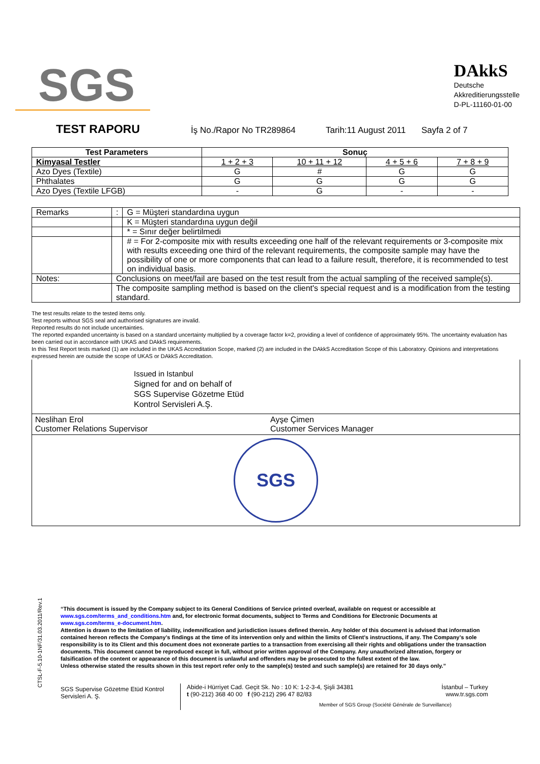SGS
DAkkS
Deutsche
Akkreditierungsstelle
D-PL-11160-01-00
TEST RAPORU İş No./Rapor No TR289864 Tarih:11 August 2011 Sayfa 2 of 7
| Test Parameters | Sonuç | | | |
| --- | --- | --- | --- | --- |
| Kimyasal Testler | 1 + 2 + 3 | 10 + 11 + 12 | 4 + 5 + 6 | 7 + 8 + 9 |
| Azo Dyes (Textile) | G | # | G | G |
| Phthalates | G | G | G | G |
| Azo Dyes (Textile LFGB) | - | G | - | - |
| Remarks | | : | G = Müşteri standardına uygun |
| | | | K = Müşteri standardına uygun değil |
| | | | * = Sınır değer belirtilmedi |
| | | | # = For 2-composite mix with results exceeding one half of the relevant requirements or 3-composite mix with results exceeding one third of the relevant requirements, the composite sample may have the possibility of one or more components that can lead to a failure result, therefore, it is recommended to test on individual basis. |
| Notes: | Conclusions on meet/fail are based on the test result from the actual sampling of the received sample(s). | | |
| | The composite sampling method is based on the client's special request and is a modification from the testing standard. | | |
The test results relate to the tested items only.
Test reports without SGS seal and authorised signatures are invalid.
Reported results do not include uncertainties.
The reported expanded uncertainty is based on a standard uncertainty multiplied by a coverage factor k=2, providing a level of confidence of approximately 95%. The uncertainty evaluation has been carried out in accordance with UKAS and DAkkS requirements.
In this Test Report tests marked (1) are included in the UKAS Accreditation Scope, marked (2) are included in the DAkkS Accreditation Scope of this Laboratory. Opinions and interpretations expressed herein are outside the scope of UKAS or DAkkS Accreditation.
Issued in Istanbul
Signed for and on behalf of
SGS Supervise Gözetme Etüd
Kontrol Servisleri A.Ş.
Neslihan Erol
Customer Relations Supervisor
Ayşe Çimen
Customer Services Manager
SGS
CTSL-F-5.10-1NF/31.03.2011/Rev.1
“This document is issued by the Company subject to its General Conditions of Service printed overleaf, available on request or accessible at www.sgs.com/terms_and_conditions.htm and, for electronic format documents, subject to Terms and Conditions for Electronic Documents at www.sgs.com/terms_e-document.htm.
Attention is drawn to the limitation of liability, indemnification and jurisdiction issues defined therein. Any holder of this document is advised that information contained hereon reflects the Company’s findings at the time of its intervention only and within the limits of Client’s instructions, if any. The Company’s sole responsibility is to its Client and this document does not exonerate parties to a transaction from exercising all their rights and obligations under the transaction documents. This document cannot be reproduced except in full, without prior written approval of the Company. Any unauthorized alteration, forgery or falsification of the content or appearance of this document is unlawful and offenders may be prosecuted to the fullest extent of the law.
Unless otherwise stated the results shown in this test report refer only to the sample(s) tested and such sample(s) are retained for 30 days only.”
SGS Supervise Gözetme Etüd Kontrol Servisleri A. Ş.
Abide-i Hürriyet Cad. Geçit Sk. No : 10 K: 1-2-3-4, Şişli 34381 İstanbul – Turkey
t (90-212) 368 40 00 f (90-212) 296 47 82/83 www.tr.sgs.com
Member of SGS Group (Société Générale de Surveillance)